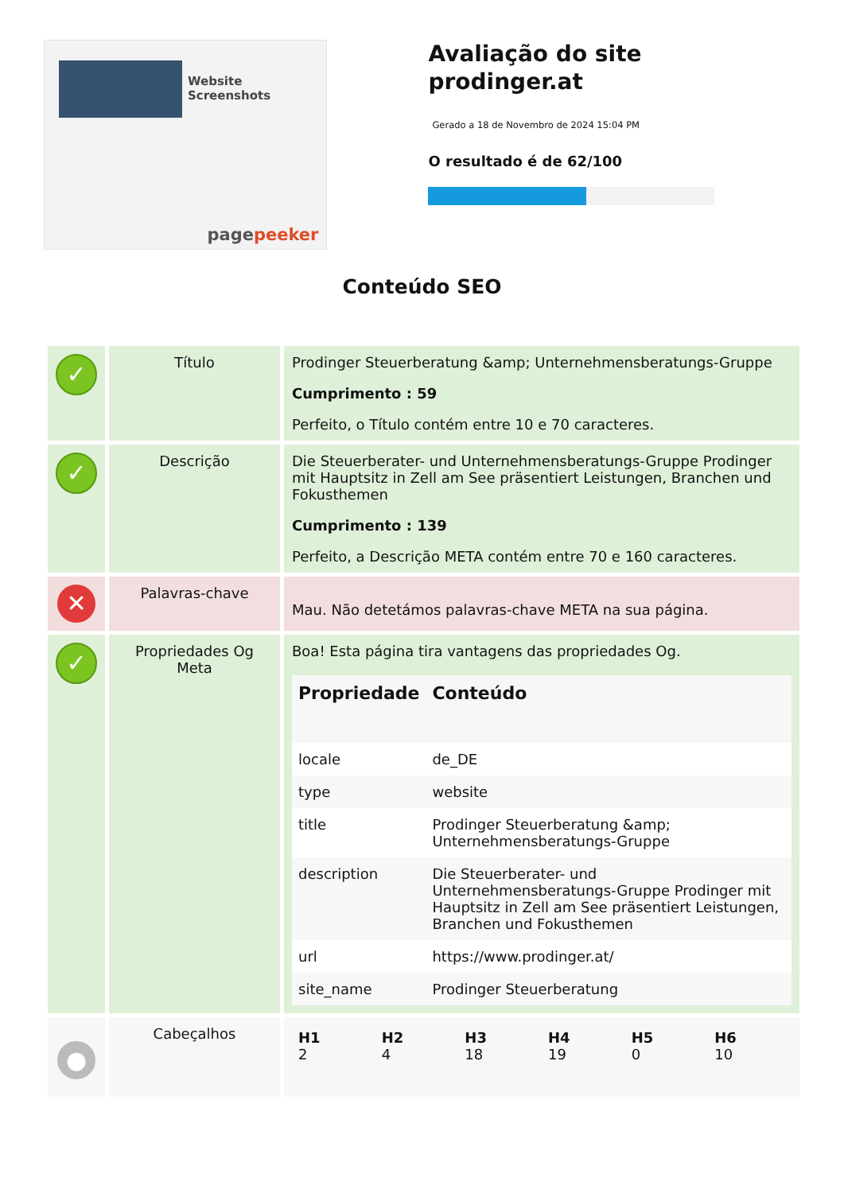Website Screenshots
pagepeeker
Avaliação do site prodinger.at
Gerado a 18 de Novembro de 2024 15:04 PM
O resultado é de 62/100
Conteúdo SEO
| ✓ | Título | Prodinger Steuerberatung &amp; Unternehmensberatungs-Gruppe Cumprimento : 59 Perfeito, o Título contém entre 10 e 70 caracteres. |
| ✓ | Descrição | Die Steuerberater- und Unternehmensberatungs-Gruppe Prodinger mit Hauptsitz in Zell am See präsentiert Leistungen, Branchen und Fokusthemen Cumprimento : 139 Perfeito, a Descrição META contém entre 70 e 160 caracteres. |
| ✕ | Palavras-chave | Mau. Não detetámos palavras-chave META na sua página. |
| ✓ | Propriedades Og Meta | Boa! Esta página tira vantagens das propriedades Og. / Propriedade / Conteúdo / / --- / --- / / locale / de_DE / / type / website / / title / Prodinger Steuerberatung &amp; Unternehmensberatungs-Gruppe / / description / Die Steuerberater- und Unternehmensberatungs-Gruppe Prodinger mit Hauptsitz in Zell am See präsentiert Leistungen, Branchen und Fokusthemen / / url / https://www.prodinger.at/ / / site_name / Prodinger Steuerberatung / |
| ● | Cabeçalhos | / H1 2 / H2 4 / H3 18 / H4 19 / H5 0 / H6 10 / |